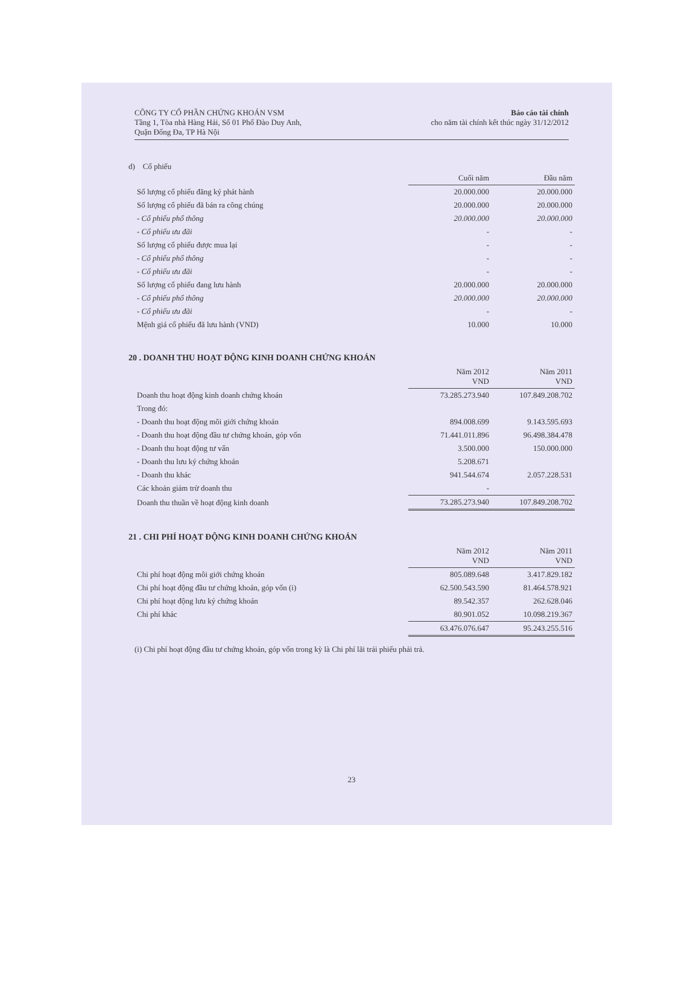CÔNG TY CỔ PHẦN CHỨNG KHOÁN VSM
Tầng 1, Tòa nhà Hàng Hải, Số 01 Phố Đào Duy Anh,
Quận Đống Đa, TP Hà Nội
Báo cáo tài chính
cho năm tài chính kết thúc ngày 31/12/2012
d) Cổ phiếu
| | Cuối năm | Đầu năm |
| --- | --- | --- |
| Số lượng cổ phiếu đăng ký phát hành | 20.000.000 | 20.000.000 |
| Số lượng cổ phiếu đã bán ra công chúng | 20.000.000 | 20.000.000 |
| - Cổ phiếu phổ thông | 20.000.000 | 20.000.000 |
| - Cổ phiếu ưu đãi | - | - |
| Số lượng cổ phiếu được mua lại | - | - |
| - Cổ phiếu phổ thông | - | - |
| - Cổ phiếu ưu đãi | - | - |
| Số lượng cổ phiếu đang lưu hành | 20.000.000 | 20.000.000 |
| - Cổ phiếu phổ thông | 20.000.000 | 20.000.000 |
| - Cổ phiếu ưu đãi | - | - |
| Mệnh giá cổ phiếu đã lưu hành (VND) | 10.000 | 10.000 |
20 . DOANH THU HOẠT ĐỘNG KINH DOANH CHỨNG KHOÁN
| | Năm 2012 VND | Năm 2011 VND |
| --- | --- | --- |
| Doanh thu hoạt động kinh doanh chứng khoán | 73.285.273.940 | 107.849.208.702 |
| Trong đó: | | |
| - Doanh thu hoạt động môi giới chứng khoán | 894.008.699 | 9.143.595.693 |
| - Doanh thu hoạt động đầu tư chứng khoán, góp vốn | 71.441.011.896 | 96.498.384.478 |
| - Doanh thu hoạt động tư vấn | 3.500.000 | 150.000.000 |
| - Doanh thu lưu ký chứng khoán | 5.208.671 | |
| - Doanh thu khác | 941.544.674 | 2.057.228.531 |
| Các khoản giảm trừ doanh thu | - | |
| Doanh thu thuần về hoạt động kinh doanh | 73.285.273.940 | 107.849.208.702 |
21 . CHI PHÍ HOẠT ĐỘNG KINH DOANH CHỨNG KHOÁN
| | Năm 2012 VND | Năm 2011 VND |
| --- | --- | --- |
| Chi phí hoạt động môi giới chứng khoán | 805.089.648 | 3.417.829.182 |
| Chi phí hoạt động đầu tư chứng khoán, góp vốn (i) | 62.500.543.590 | 81.464.578.921 |
| Chi phí hoạt động lưu ký chứng khoán | 89.542.357 | 262.628.046 |
| Chi phí khác | 80.901.052 | 10.098.219.367 |
| | 63.476.076.647 | 95.243.255.516 |
(i) Chi phí hoạt động đầu tư chứng khoán, góp vốn trong kỳ là Chi phí lãi trái phiếu phải trả.
23